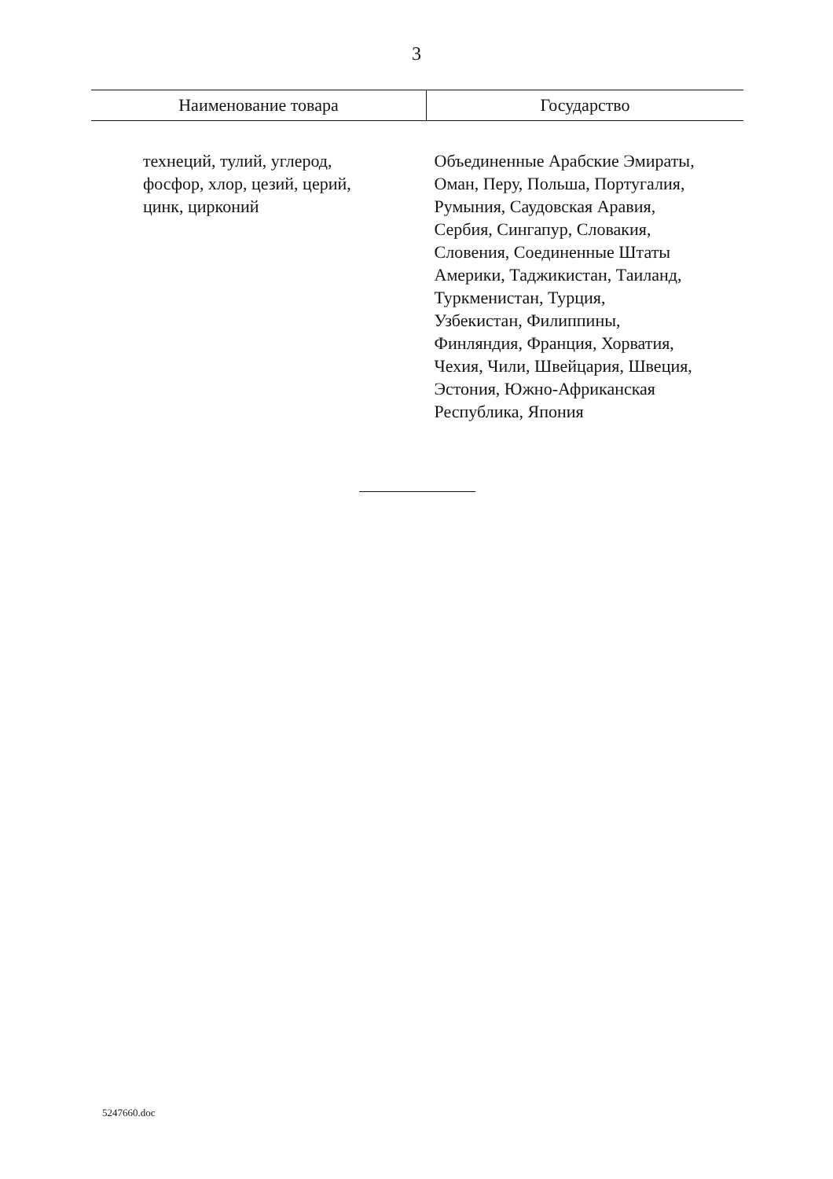3
| Наименование товара | Государство |
| --- | --- |
| технеций, тулий, углерод, фосфор, хлор, цезий, церий, цинк, цирконий | Объединенные Арабские Эмираты, Оман, Перу, Польша, Португалия, Румыния, Саудовская Аравия, Сербия, Сингапур, Словакия, Словения, Соединенные Штаты Америки, Таджикистан, Таиланд, Туркменистан, Турция, Узбекистан, Филиппины, Финляндия, Франция, Хорватия, Чехия, Чили, Швейцария, Швеция, Эстония, Южно-Африканская Республика, Япония |
5247660.doc